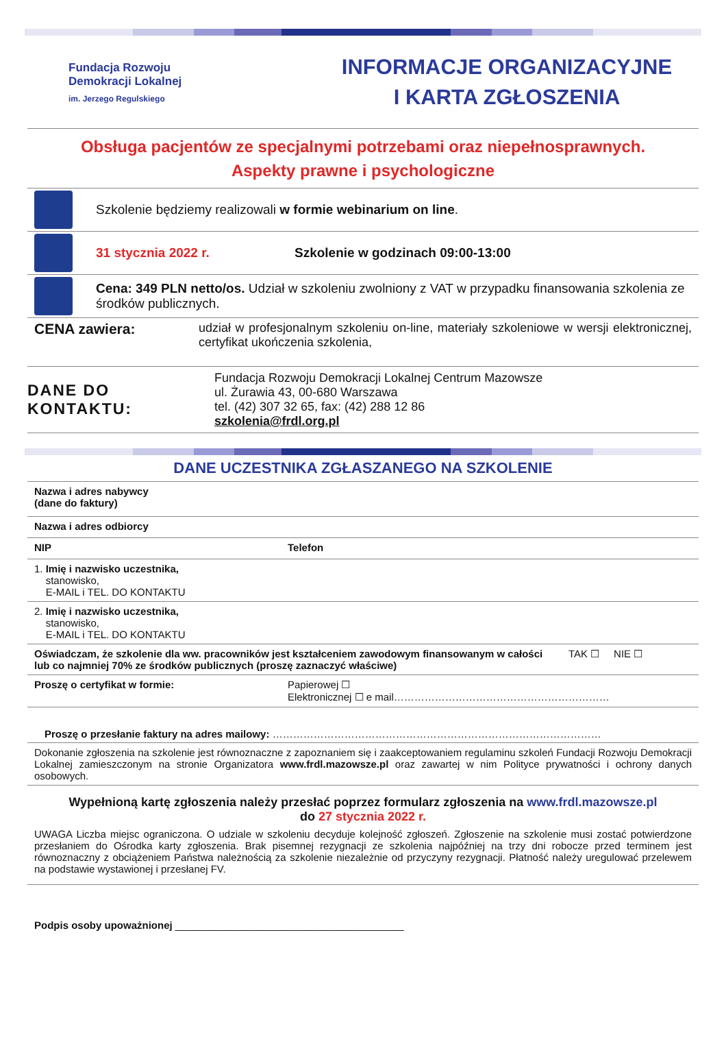Fundacja Rozwoju
Demokracji Lokalnej
im. Jerzego Regulskiego
INFORMACJE ORGANIZACYJNE
I KARTA ZGŁOSZENIA
Obsługa pacjentów ze specjalnymi potrzebami oraz niepełnosprawnych.
Aspekty prawne i psychologiczne
Szkolenie będziemy realizowali w formie webinarium on line.
31 stycznia 2022 r. Szkolenie w godzinach 09:00-13:00
Cena: 349 PLN netto/os. Udział w szkoleniu zwolniony z VAT w przypadku finansowania szkolenia ze środków publicznych.
CENA zawiera: udział w profesjonalnym szkoleniu on-line, materiały szkoleniowe w wersji elektronicznej, certyfikat ukończenia szkolenia,
DANE DO KONTAKTU: Fundacja Rozwoju Demokracji Lokalnej Centrum Mazowsze
ul. Żurawia 43, 00-680 Warszawa
tel. (42) 307 32 65, fax: (42) 288 12 86
szkolenia@frdl.org.pl
DANE UCZESTNIKA ZGŁASZANEGO NA SZKOLENIE
| Nazwa i adres nabywcy (dane do faktury) | | |
| Nazwa i adres odbiorcy | | |
| NIP | Telefon | |
| 1. Imię i nazwisko uczestnika, stanowisko, E-MAIL i TEL. DO KONTAKTU | | |
| 2. Imię i nazwisko uczestnika, stanowisko, E-MAIL i TEL. DO KONTAKTU | | |
| Oświadczam, że szkolenie dla ww. pracowników jest kształceniem zawodowym finansowanym w całości lub co najmniej 70% ze środków publicznych (proszę zaznaczyć właściwe) | | TAK ☐ NIE ☐ |
| Proszę o certyfikat w formie: | Papierowej ☐ Elektronicznej ☐ e mail……………………………………………………… | |
| Proszę o przesłanie faktury na adres mailowy: …………………………………………………………………………………… | | |
| Dokonanie zgłoszenia na szkolenie jest równoznaczne z zapoznaniem się i zaakceptowaniem regulaminu szkoleń Fundacji Rozwoju Demokracji Lokalnej zamieszczonym na stronie Organizatora www.frdl.mazowsze.pl oraz zawartej w nim Polityce prywatności i ochrony danych osobowych. | | |
Wypełnioną kartę zgłoszenia należy przesłać poprzez formularz zgłoszenia na www.frdl.mazowsze.pl
do 27 stycznia 2022 r.
UWAGA Liczba miejsc ograniczona. O udziale w szkoleniu decyduje kolejność zgłoszeń. Zgłoszenie na szkolenie musi zostać potwierdzone przesłaniem do Ośrodka karty zgłoszenia. Brak pisemnej rezygnacji ze szkolenia najpóźniej na trzy dni robocze przed terminem jest równoznaczny z obciążeniem Państwa należnością za szkolenie niezależnie od przyczyny rezygnacji. Płatność należy uregulować przelewem na podstawie wystawionej i przesłanej FV.
Podpis osoby upoważnionej ________________________________________